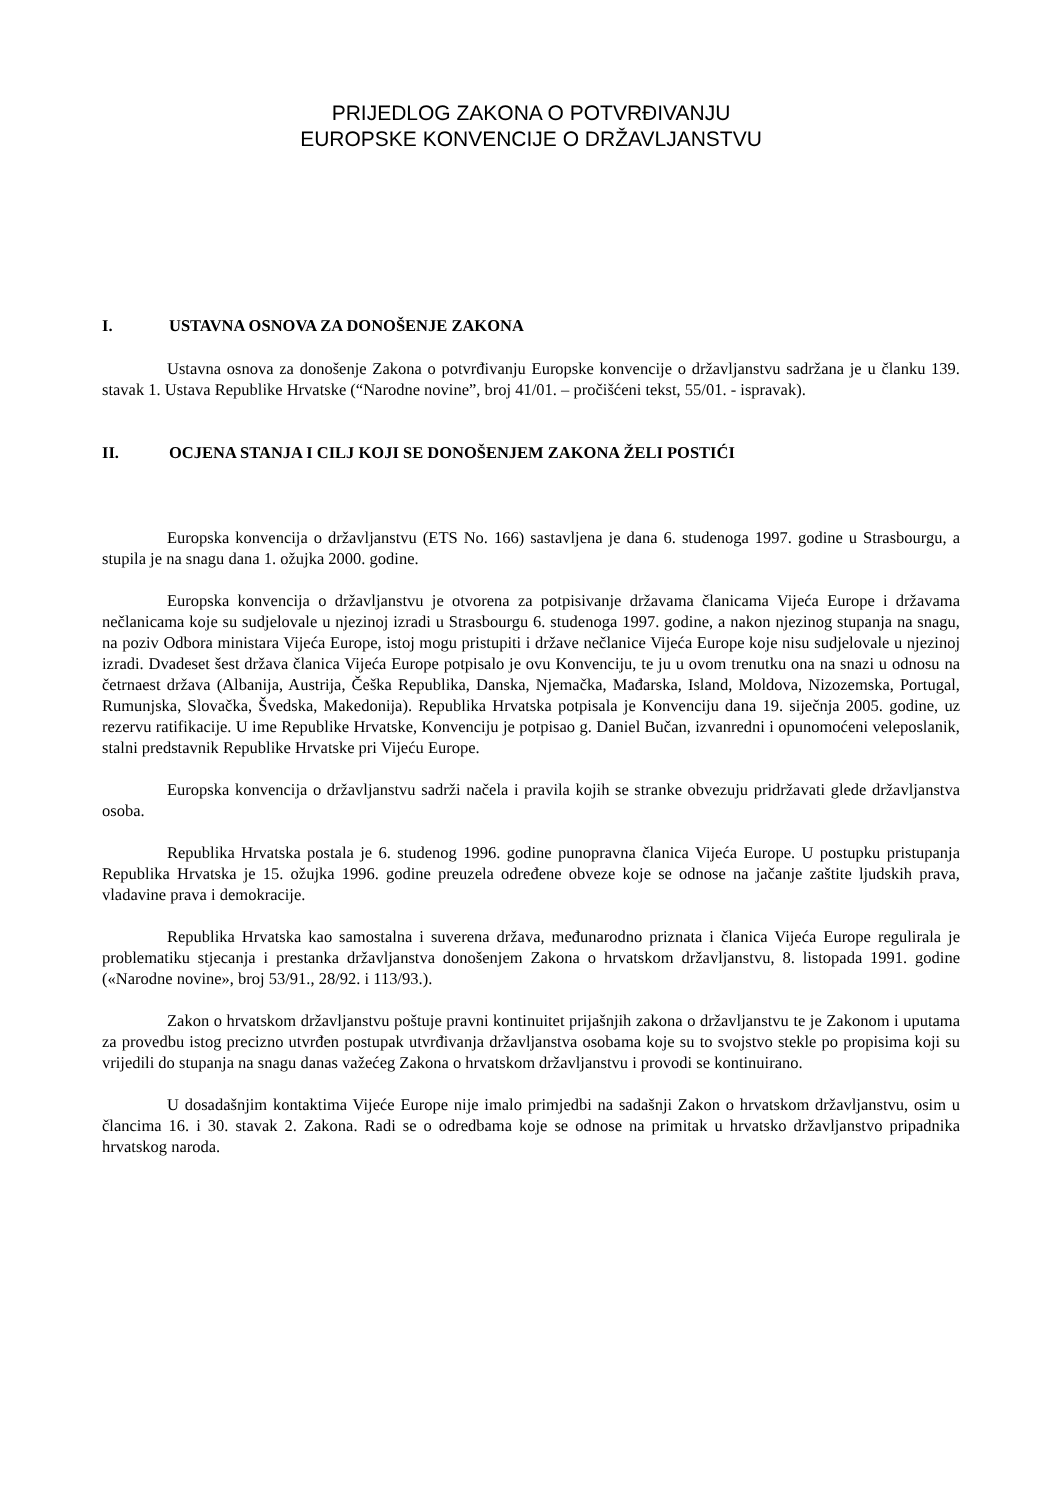PRIJEDLOG ZAKONA O POTVRĐIVANJU
EUROPSKE KONVENCIJE O DRŽAVLJANSTVU
I. USTAVNA OSNOVA ZA DONOŠENJE ZAKONA
Ustavna osnova za donošenje Zakona o potvrđivanju Europske konvencije o državljanstvu sadržana je u članku 139. stavak 1. Ustava Republike Hrvatske (“Narodne novine”, broj 41/01. – pročišćeni tekst, 55/01. - ispravak).
II. OCJENA STANJA I CILJ KOJI SE DONOŠENJEM ZAKONA ŽELI POSTIĆI
Europska konvencija o državljanstvu (ETS No. 166) sastavljena je dana 6. studenoga 1997. godine u Strasbourgu, a stupila je na snagu dana 1. ožujka 2000. godine.
Europska konvencija o državljanstvu je otvorena za potpisivanje državama članicama Vijeća Europe i državama nečlanicama koje su sudjelovale u njezinoj izradi u Strasbourgu 6. studenoga 1997. godine, a nakon njezinog stupanja na snagu, na poziv Odbora ministara Vijeća Europe, istoj mogu pristupiti i države nečlanice Vijeća Europe koje nisu sudjelovale u njezinoj izradi. Dvadeset šest država članica Vijeća Europe potpisalo je ovu Konvenciju, te ju u ovom trenutku ona na snazi u odnosu na četrnaest država (Albanija, Austrija, Češka Republika, Danska, Njemačka, Mađarska, Island, Moldova, Nizozemska, Portugal, Rumunjska, Slovačka, Švedska, Makedonija). Republika Hrvatska potpisala je Konvenciju dana 19. siječnja 2005. godine, uz rezervu ratifikacije. U ime Republike Hrvatske, Konvenciju je potpisao g. Daniel Bučan, izvanredni i opunomoćeni veleposlanik, stalni predstavnik Republike Hrvatske pri Vijeću Europe.
Europska konvencija o državljanstvu sadrži načela i pravila kojih se stranke obvezuju pridržavati glede državljanstva osoba.
Republika Hrvatska postala je 6. studenog 1996. godine punopravna članica Vijeća Europe. U postupku pristupanja Republika Hrvatska je 15. ožujka 1996. godine preuzela određene obveze koje se odnose na jačanje zaštite ljudskih prava, vladavine prava i demokracije.
Republika Hrvatska kao samostalna i suverena država, međunarodno priznata i članica Vijeća Europe regulirala je problematiku stjecanja i prestanka državljanstva donošenjem Zakona o hrvatskom državljanstvu, 8. listopada 1991. godine («Narodne novine», broj 53/91., 28/92. i 113/93.).
Zakon o hrvatskom državljanstvu poštuje pravni kontinuitet prijašnjih zakona o državljanstvu te je Zakonom i uputama za provedbu istog precizno utvrđen postupak utvrđivanja državljanstva osobama koje su to svojstvo stekle po propisima koji su vrijedili do stupanja na snagu danas važećeg Zakona o hrvatskom državljanstvu i provodi se kontinuirano.
U dosadašnjim kontaktima Vijeće Europe nije imalo primjedbi na sadašnji Zakon o hrvatskom državljanstvu, osim u člancima 16. i 30. stavak 2. Zakona. Radi se o odredbama koje se odnose na primitak u hrvatsko državljanstvo pripadnika hrvatskog naroda.